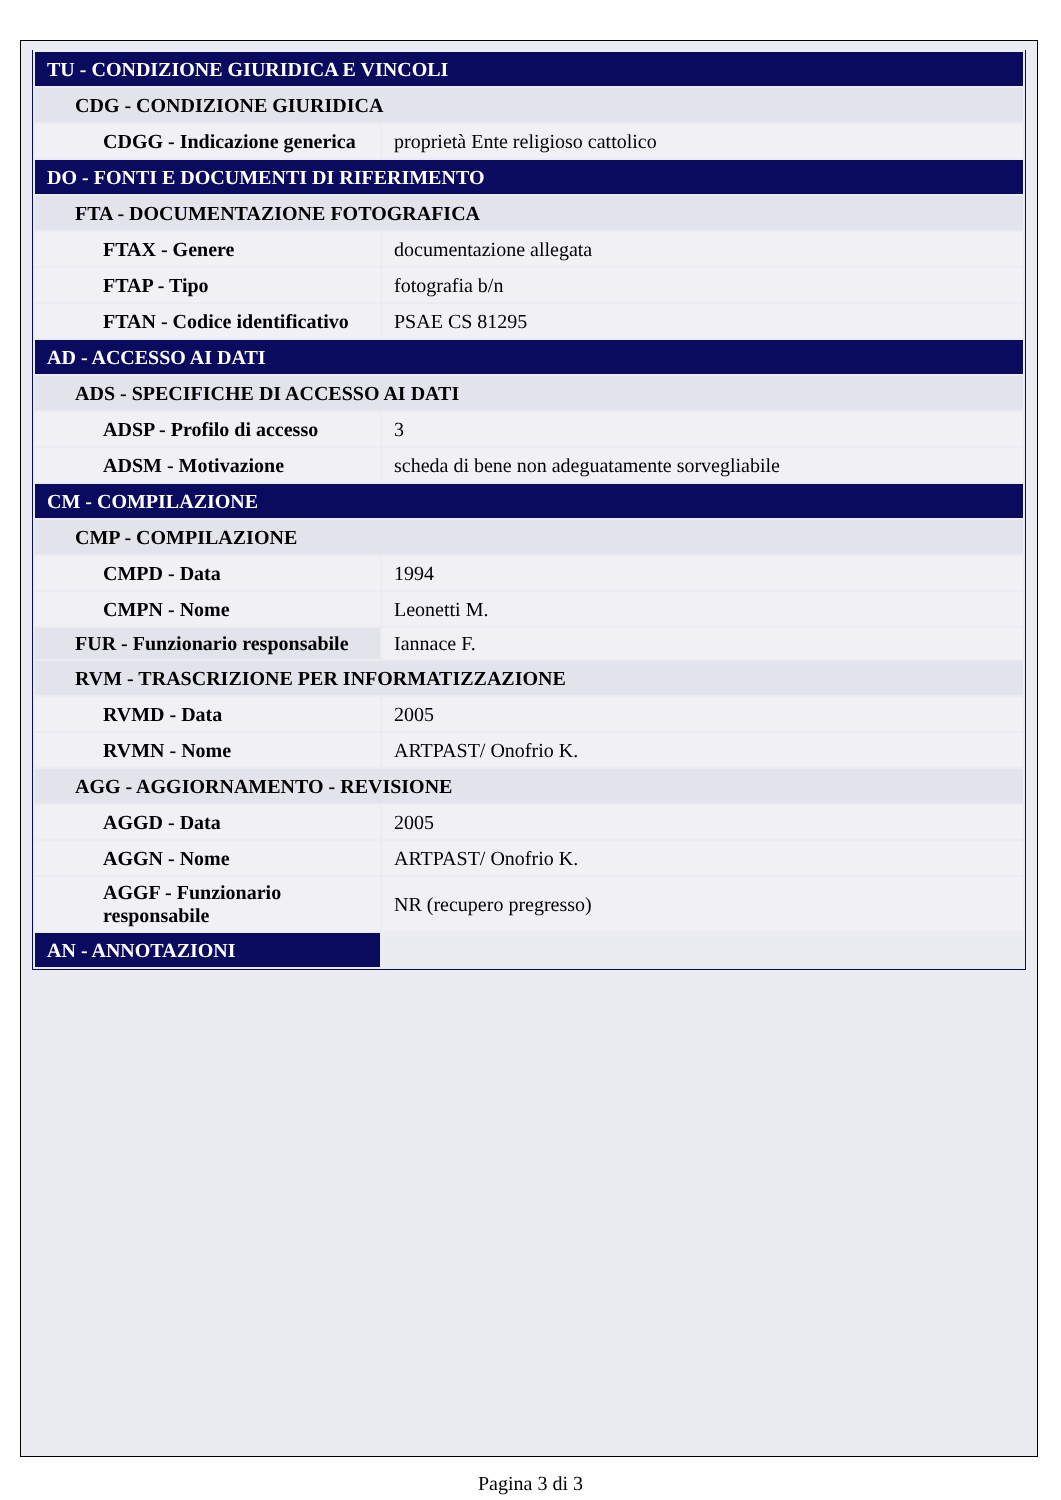| TU - CONDIZIONE GIURIDICA E VINCOLI | |
| CDG - CONDIZIONE GIURIDICA | |
| CDGG - Indicazione generica | proprietà Ente religioso cattolico |
| DO - FONTI E DOCUMENTI DI RIFERIMENTO | |
| FTA - DOCUMENTAZIONE FOTOGRAFICA | |
| FTAX - Genere | documentazione allegata |
| FTAP - Tipo | fotografia b/n |
| FTAN - Codice identificativo | PSAE CS 81295 |
| AD - ACCESSO AI DATI | |
| ADS - SPECIFICHE DI ACCESSO AI DATI | |
| ADSP - Profilo di accesso | 3 |
| ADSM - Motivazione | scheda di bene non adeguatamente sorvegliabile |
| CM - COMPILAZIONE | |
| CMP - COMPILAZIONE | |
| CMPD - Data | 1994 |
| CMPN - Nome | Leonetti M. |
| FUR - Funzionario responsabile | Iannace F. |
| RVM - TRASCRIZIONE PER INFORMATIZZAZIONE | |
| RVMD - Data | 2005 |
| RVMN - Nome | ARTPAST/ Onofrio K. |
| AGG - AGGIORNAMENTO - REVISIONE | |
| AGGD - Data | 2005 |
| AGGN - Nome | ARTPAST/ Onofrio K. |
| AGGF - Funzionario responsabile | NR (recupero pregresso) |
| AN - ANNOTAZIONI | |
Pagina 3 di 3